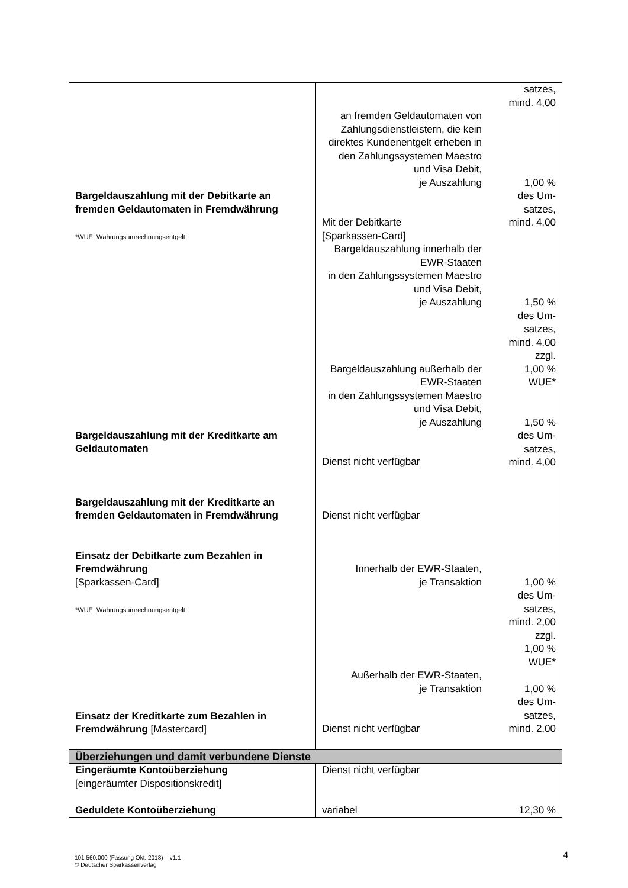| | | satzes, mind. 4,00 |
| Bargeldauszahlung mit der Debitkarte an fremden Geldautomaten in Fremdwährung *WUE: Währungsumrechnungsentgelt | an fremden Geldautomaten von Zahlungsdienstleistern, die kein direktes Kundenentgelt erheben in den Zahlungssystemen Maestro und Visa Debit, je Auszahlung Mit der Debitkarte [Sparkassen-Card] Bargeldauszahlung innerhalb der EWR-Staaten in den Zahlungssystemen Maestro und Visa Debit, je Auszahlung Bargeldauszahlung außerhalb der EWR-Staaten in den Zahlungssystemen Maestro und Visa Debit, je Auszahlung | 1,00 % des Um- satzes, mind. 4,00 1,50 % des Um- satzes, mind. 4,00 zzgl. 1,00 % WUE* 1,50 % des Um- satzes, mind. 4,00 |
| Bargeldauszahlung mit der Kreditkarte am Geldautomaten | Dienst nicht verfügbar | |
| Bargeldauszahlung mit der Kreditkarte an fremden Geldautomaten in Fremdwährung | Dienst nicht verfügbar | |
| Einsatz der Debitkarte zum Bezahlen in Fremdwährung [Sparkassen-Card] *WUE: Währungsumrechnungsentgelt Einsatz der Kreditkarte zum Bezahlen in Fremdwährung [Mastercard] | Innerhalb der EWR-Staaten, je Transaktion Außerhalb der EWR-Staaten, je Transaktion Dienst nicht verfügbar | 1,00 % des Um- satzes, mind. 2,00 zzgl. 1,00 % WUE* 1,00 % des Um- satzes, mind. 2,00 |
| Überziehungen und damit verbundene Dienste | | |
| Eingeräumte Kontoüberziehung [eingeräumter Dispositionskredit] | Dienst nicht verfügbar | |
| Geduldete Kontoüberziehung | variabel | 12,30 % |
101 560.000 (Fassung Okt. 2018) – v1.1
© Deutscher Sparkassenverlag
4